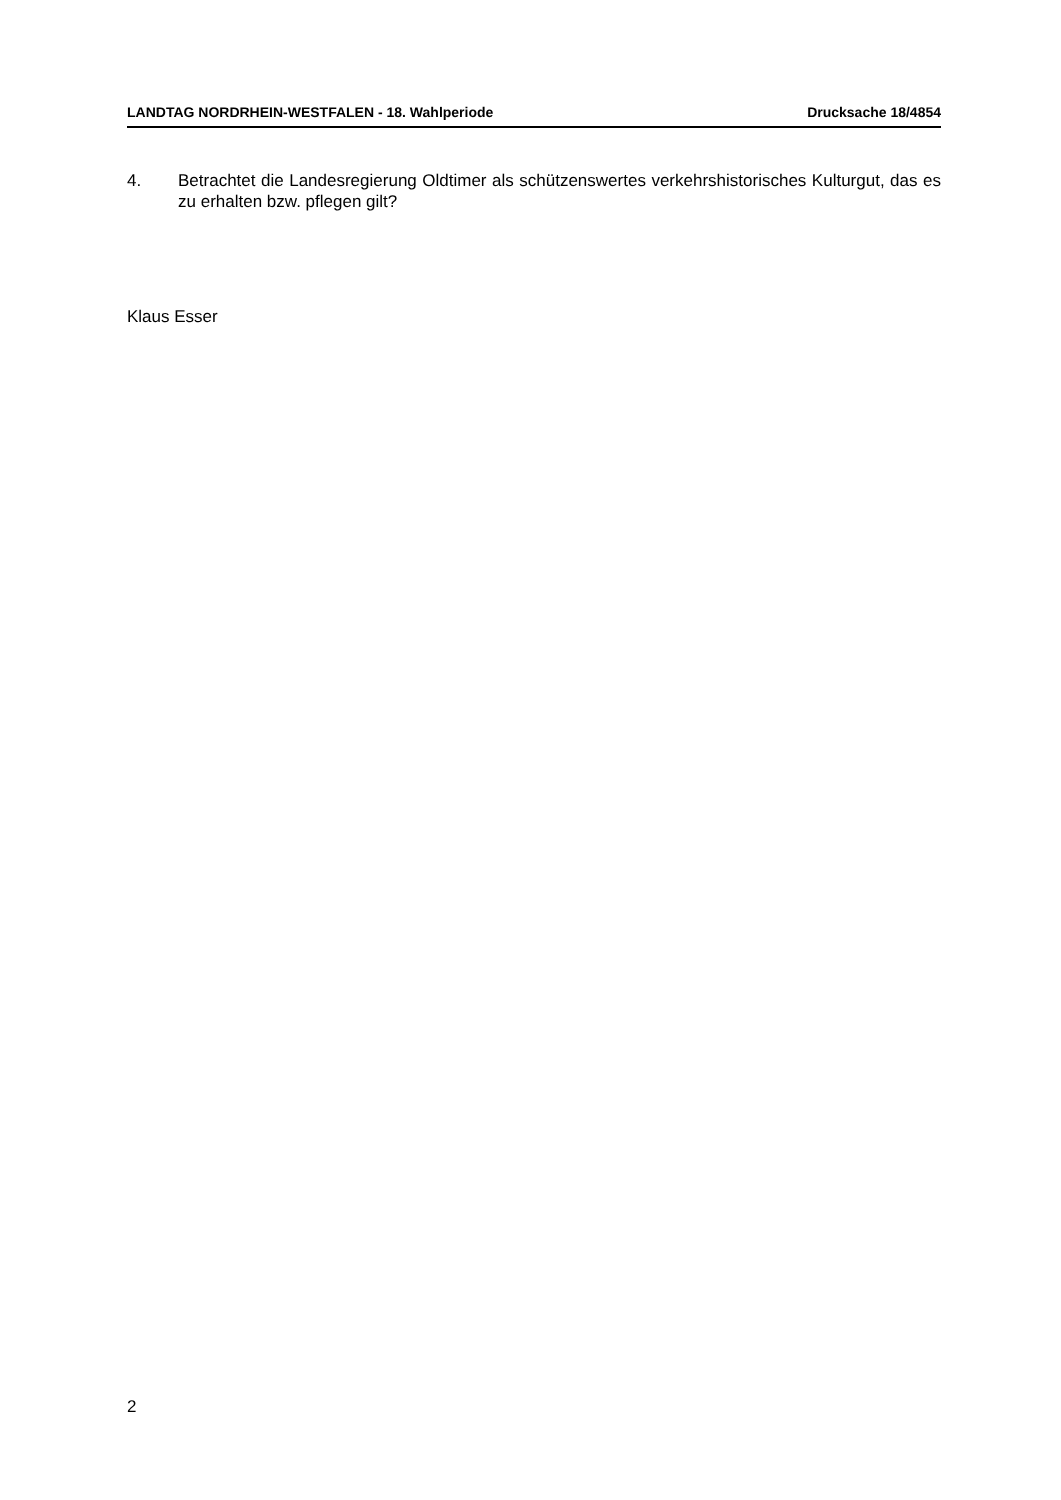LANDTAG NORDRHEIN-WESTFALEN - 18. Wahlperiode Drucksache 18/4854
4. Betrachtet die Landesregierung Oldtimer als schützenswertes verkehrshistorisches Kulturgut, das es zu erhalten bzw. pflegen gilt?
Klaus Esser
2